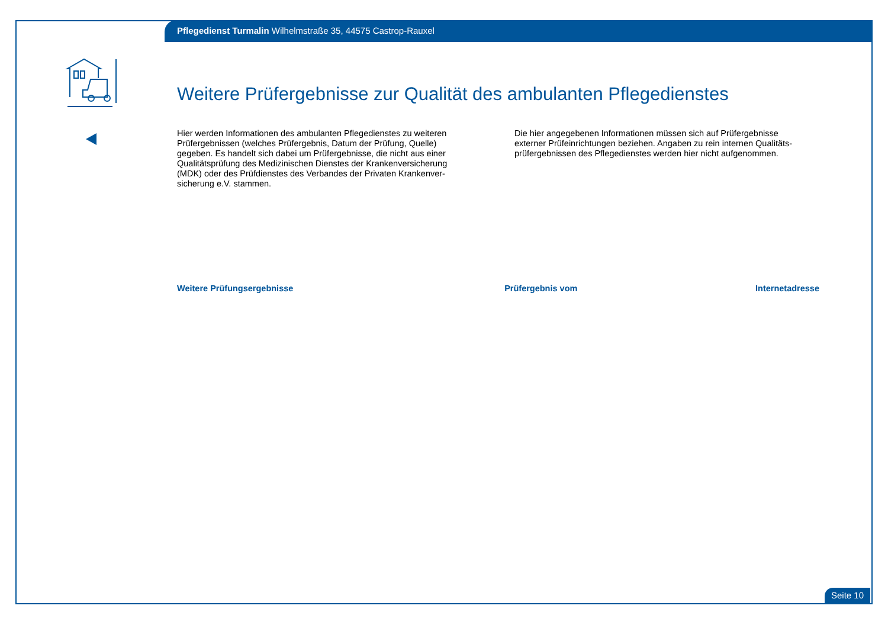Pflegedienst Turmalin Wilhelmstraße 35, 44575 Castrop-Rauxel
Weitere Prüfergebnisse zur Qualität des ambulanten Pflegedienstes
Hier werden Informationen des ambulanten Pflegedienstes zu weiteren Prüfergebnissen (welches Prüfergebnis, Datum der Prüfung, Quelle) gegeben. Es handelt sich dabei um Prüfergebnisse, die nicht aus einer Qualitätsprüfung des Medizinischen Dienstes der Krankenversicherung (MDK) oder des Prüfdienstes des Verbandes der Privaten Krankenver-sicherung e.V. stammen.
Die hier angegebenen Informationen müssen sich auf Prüfergebnisse externer Prüfeinrichtungen beziehen. Angaben zu rein internen Qualitäts-prüfergebnissen des Pflegedienstes werden hier nicht aufgenommen.
| Weitere Prüfungsergebnisse | Prüfergebnis vom | Internetadresse |
| --- | --- | --- |
Seite 10